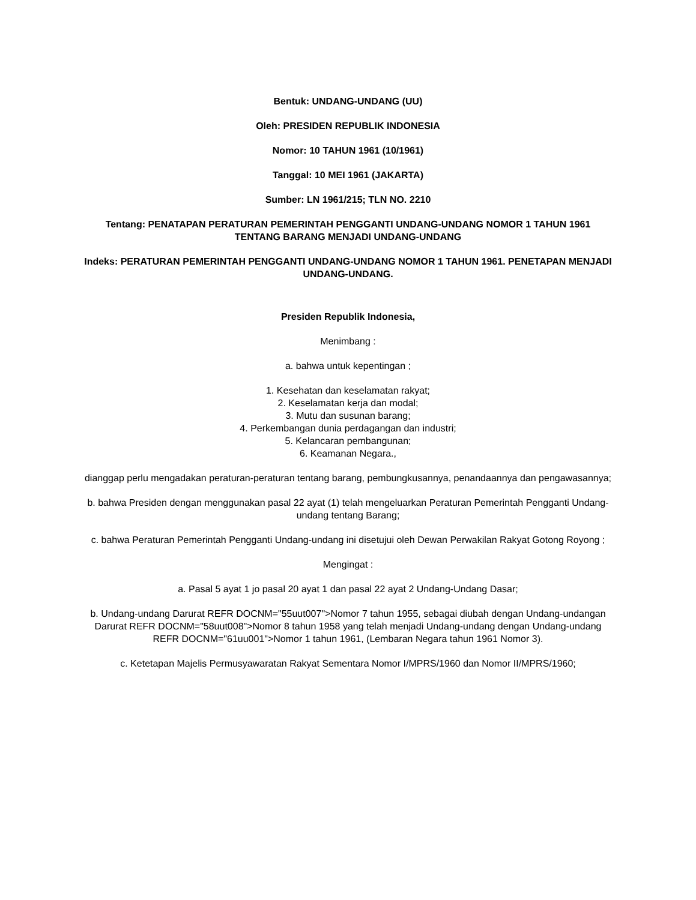Bentuk: UNDANG-UNDANG (UU)
Oleh: PRESIDEN REPUBLIK INDONESIA
Nomor: 10 TAHUN 1961 (10/1961)
Tanggal: 10 MEI 1961 (JAKARTA)
Sumber: LN 1961/215; TLN NO. 2210
Tentang: PENATAPAN PERATURAN PEMERINTAH PENGGANTI UNDANG-UNDANG NOMOR 1 TAHUN 1961 TENTANG BARANG MENJADI UNDANG-UNDANG
Indeks: PERATURAN PEMERINTAH PENGGANTI UNDANG-UNDANG NOMOR 1 TAHUN 1961. PENETAPAN MENJADI UNDANG-UNDANG.
Presiden Republik Indonesia,
Menimbang :
a. bahwa untuk kepentingan ;
1. Kesehatan dan keselamatan rakyat;
2. Keselamatan kerja dan modal;
3. Mutu dan susunan barang;
4. Perkembangan dunia perdagangan dan industri;
5. Kelancaran pembangunan;
6. Keamanan Negara.,
dianggap perlu mengadakan peraturan-peraturan tentang barang, pembungkusannya, penandaannya dan pengawasannya;
b. bahwa Presiden dengan menggunakan pasal 22 ayat (1) telah mengeluarkan Peraturan Pemerintah Pengganti Undang-undang tentang Barang;
c. bahwa Peraturan Pemerintah Pengganti Undang-undang ini disetujui oleh Dewan Perwakilan Rakyat Gotong Royong ;
Mengingat :
a. Pasal 5 ayat 1 jo pasal 20 ayat 1 dan pasal 22 ayat 2 Undang-Undang Dasar;
b. Undang-undang Darurat REFR DOCNM="55uut007">Nomor 7 tahun 1955, sebagai diubah dengan Undang-undangan Darurat REFR DOCNM="58uut008">Nomor 8 tahun 1958 yang telah menjadi Undang-undang dengan Undang-undang REFR DOCNM="61uu001">Nomor 1 tahun 1961, (Lembaran Negara tahun 1961 Nomor 3).
c. Ketetapan Majelis Permusyawaratan Rakyat Sementara Nomor I/MPRS/1960 dan Nomor II/MPRS/1960;